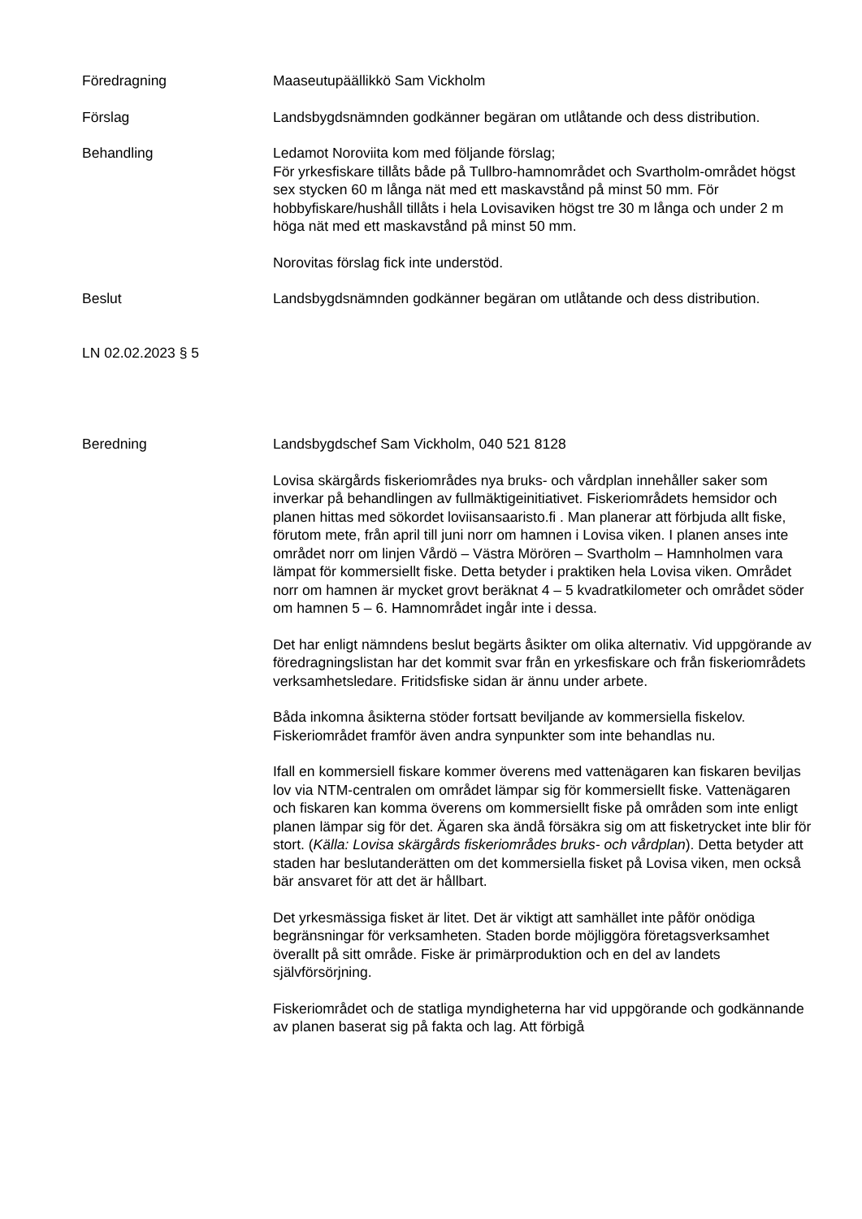Föredragning Maaseutupäällikkö Sam Vickholm
Förslag Landsbygdsnämnden godkänner begäran om utlåtande och dess distribution.
Behandling Ledamot Noroviita kom med följande förslag;
För yrkesfiskare tillåts både på Tullbro-hamnområdet och Svartholm-området högst sex stycken 60 m långa nät med ett maskavstånd på minst 50 mm. För hobbyfiskare/hushåll tillåts i hela Lovisaviken högst tre 30 m långa och under 2 m höga nät med ett maskavstånd på minst 50 mm.
Norovitas förslag fick inte understöd.
Beslut Landsbygdsnämnden godkänner begäran om utlåtande och dess distribution.
LN 02.02.2023 § 5
Beredning Landsbygdschef Sam Vickholm, 040 521 8128
Lovisa skärgårds fiskeriområdes nya bruks- och vårdplan innehåller saker som inverkar på behandlingen av fullmäktigeinitiativet. Fiskeriområdets hemsidor och planen hittas med sökordet loviisansaaristo.fi . Man planerar att förbjuda allt fiske, förutom mete, från april till juni norr om hamnen i Lovisa viken. I planen anses inte området norr om linjen Vårdö – Västra Mörören – Svartholm – Hamnholmen vara lämpat för kommersiellt fiske. Detta betyder i praktiken hela Lovisa viken. Området norr om hamnen är mycket grovt beräknat 4 – 5 kvadratkilometer och området söder om hamnen 5 – 6. Hamnområdet ingår inte i dessa.
Det har enligt nämndens beslut begärts åsikter om olika alternativ. Vid uppgörande av föredragningslistan har det kommit svar från en yrkesfiskare och från fiskeriområdets verksamhetsledare. Fritidsfiske sidan är ännu under arbete.
Båda inkomna åsikterna stöder fortsatt beviljande av kommersiella fiskelov. Fiskeriområdet framför även andra synpunkter som inte behandlas nu.
Ifall en kommersiell fiskare kommer överens med vattenägaren kan fiskaren beviljas lov via NTM-centralen om området lämpar sig för kommersiellt fiske. Vattenägaren och fiskaren kan komma överens om kommersiellt fiske på områden som inte enligt planen lämpar sig för det. Ägaren ska ändå försäkra sig om att fisketrycket inte blir för stort. (Källa: Lovisa skärgårds fiskeriområdes bruks- och vårdplan). Detta betyder att staden har beslutanderätten om det kommersiella fisket på Lovisa viken, men också bär ansvaret för att det är hållbart.
Det yrkesmässiga fisket är litet. Det är viktigt att samhället inte påför onödiga begränsningar för verksamheten. Staden borde möjliggöra företagsverksamhet överallt på sitt område. Fiske är primärproduktion och en del av landets självförsörjning.
Fiskeriområdet och de statliga myndigheterna har vid uppgörande och godkännande av planen baserat sig på fakta och lag. Att förbigå